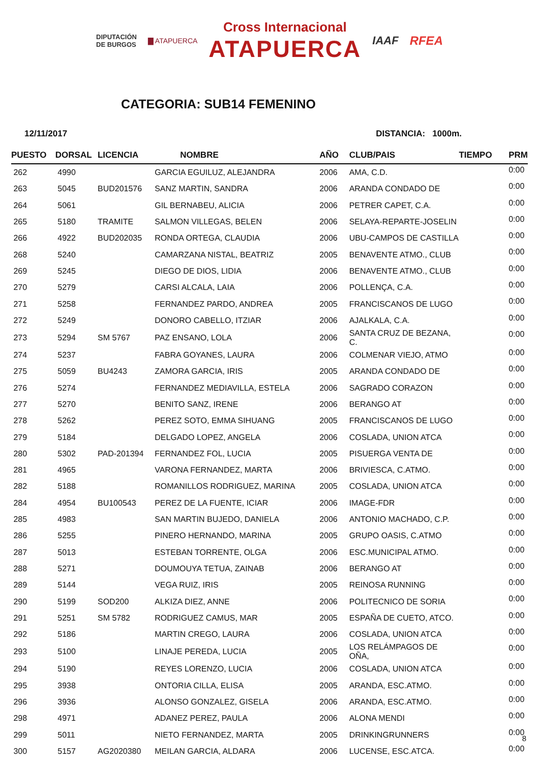DIPUTACIÓN
DE BURGOS
▇ ATAPUERCA
Cross Internacional
ATAPUERCA
IAAF RFEA
CATEGORIA: SUB14 FEMENINO
12/11/2017 DISTANCIA: 1000m.
| PUESTO | DORSAL | LICENCIA | NOMBRE | AÑO | CLUB/PAIS | TIEMPO | PRM |
| --- | --- | --- | --- | --- | --- | --- | --- |
| 262 | 4990 | | GARCIA EGUILUZ, ALEJANDRA | 2006 | AMA, C.D. | | 0:00 |
| 263 | 5045 | BUD201576 | SANZ MARTIN, SANDRA | 2006 | ARANDA CONDADO DE | | 0:00 |
| 264 | 5061 | | GIL BERNABEU, ALICIA | 2006 | PETRER CAPET, C.A. | | 0:00 |
| 265 | 5180 | TRAMITE | SALMON VILLEGAS, BELEN | 2006 | SELAYA-REPARTE-JOSELIN | | 0:00 |
| 266 | 4922 | BUD202035 | RONDA ORTEGA, CLAUDIA | 2006 | UBU-CAMPOS DE CASTILLA | | 0:00 |
| 268 | 5240 | | CAMARZANA NISTAL, BEATRIZ | 2005 | BENAVENTE ATMO., CLUB | | 0:00 |
| 269 | 5245 | | DIEGO DE DIOS, LIDIA | 2006 | BENAVENTE ATMO., CLUB | | 0:00 |
| 270 | 5279 | | CARSI ALCALA, LAIA | 2006 | POLLENÇA, C.A. | | 0:00 |
| 271 | 5258 | | FERNANDEZ PARDO, ANDREA | 2005 | FRANCISCANOS DE LUGO | | 0:00 |
| 272 | 5249 | | DONORO CABELLO, ITZIAR | 2006 | AJALKALA, C.A. | | 0:00 |
| 273 | 5294 | SM 5767 | PAZ ENSANO, LOLA | 2006 | SANTA CRUZ DE BEZANA, C. | | 0:00 |
| 274 | 5237 | | FABRA GOYANES, LAURA | 2006 | COLMENAR VIEJO, ATMO | | 0:00 |
| 275 | 5059 | BU4243 | ZAMORA GARCIA, IRIS | 2005 | ARANDA CONDADO DE | | 0:00 |
| 276 | 5274 | | FERNANDEZ MEDIAVILLA, ESTELA | 2006 | SAGRADO CORAZON | | 0:00 |
| 277 | 5270 | | BENITO SANZ, IRENE | 2006 | BERANGO AT | | 0:00 |
| 278 | 5262 | | PEREZ SOTO, EMMA SIHUANG | 2005 | FRANCISCANOS DE LUGO | | 0:00 |
| 279 | 5184 | | DELGADO LOPEZ, ANGELA | 2006 | COSLADA, UNION ATCA | | 0:00 |
| 280 | 5302 | PAD-201394 | FERNANDEZ FOL, LUCIA | 2005 | PISUERGA VENTA DE | | 0:00 |
| 281 | 4965 | | VARONA FERNANDEZ, MARTA | 2006 | BRIVIESCA, C.ATMO. | | 0:00 |
| 282 | 5188 | | ROMANILLOS RODRIGUEZ, MARINA | 2005 | COSLADA, UNION ATCA | | 0:00 |
| 284 | 4954 | BU100543 | PEREZ DE LA FUENTE, ICIAR | 2006 | IMAGE-FDR | | 0:00 |
| 285 | 4983 | | SAN MARTIN BUJEDO, DANIELA | 2006 | ANTONIO MACHADO, C.P. | | 0:00 |
| 286 | 5255 | | PINERO HERNANDO, MARINA | 2005 | GRUPO OASIS, C.ATMO | | 0:00 |
| 287 | 5013 | | ESTEBAN TORRENTE, OLGA | 2006 | ESC.MUNICIPAL ATMO. | | 0:00 |
| 288 | 5271 | | DOUMOUYA TETUA, ZAINAB | 2006 | BERANGO AT | | 0:00 |
| 289 | 5144 | | VEGA RUIZ, IRIS | 2005 | REINOSA RUNNING | | 0:00 |
| 290 | 5199 | SOD200 | ALKIZA DIEZ, ANNE | 2006 | POLITECNICO DE SORIA | | 0:00 |
| 291 | 5251 | SM 5782 | RODRIGUEZ CAMUS, MAR | 2005 | ESPAÑA DE CUETO, ATCO. | | 0:00 |
| 292 | 5186 | | MARTIN CREGO, LAURA | 2006 | COSLADA, UNION ATCA | | 0:00 |
| 293 | 5100 | | LINAJE PEREDA, LUCIA | 2005 | LOS RELÁMPAGOS DE OÑA, | | 0:00 |
| 294 | 5190 | | REYES LORENZO, LUCIA | 2006 | COSLADA, UNION ATCA | | 0:00 |
| 295 | 3938 | | ONTORIA CILLA, ELISA | 2005 | ARANDA, ESC.ATMO. | | 0:00 |
| 296 | 3936 | | ALONSO GONZALEZ, GISELA | 2006 | ARANDA, ESC.ATMO. | | 0:00 |
| 298 | 4971 | | ADANEZ PEREZ, PAULA | 2006 | ALONA MENDI | | 0:00 |
| 299 | 5011 | | NIETO FERNANDEZ, MARTA | 2005 | DRINKINGRUNNERS | | 0:00 |
| 300 | 5157 | AG2020380 | MEILAN GARCIA, ALDARA | 2006 | LUCENSE, ESC.ATCA. | | 0:00 |
8